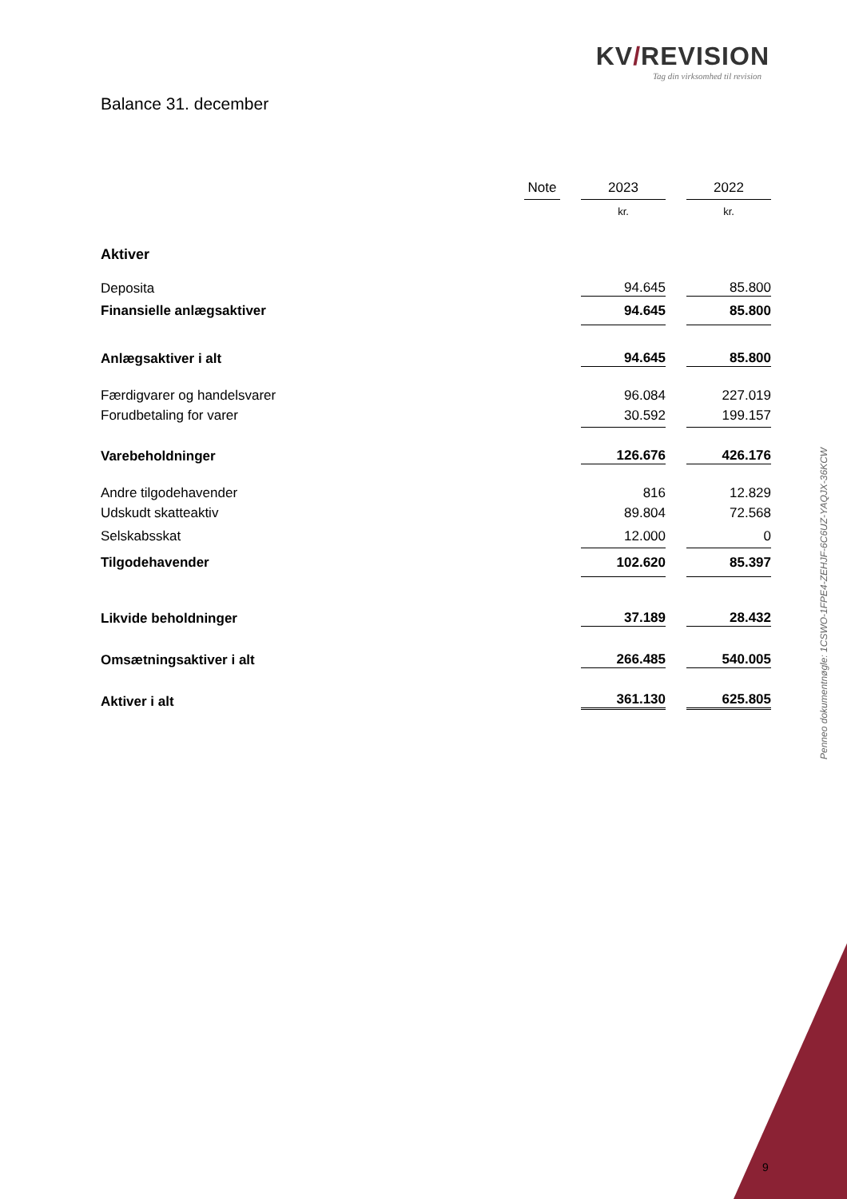KV/REVISION
Tag din virksomhed til revision
Balance 31. december
| | Note | | 2023 | | 2022 |
| | | | kr. | | kr. |
| Aktiver | | | | | |
| Deposita | | | 94.645 | | 85.800 |
| Finansielle anlægsaktiver | | | 94.645 | | 85.800 |
| Anlægsaktiver i alt | | | 94.645 | | 85.800 |
| Færdigvarer og handelsvarer | | | 96.084 | | 227.019 |
| Forudbetaling for varer | | | 30.592 | | 199.157 |
| Varebeholdninger | | | 126.676 | | 426.176 |
| Andre tilgodehavender | | | 816 | | 12.829 |
| Udskudt skatteaktiv | | | 89.804 | | 72.568 |
| Selskabsskat | | | 12.000 | | 0 |
| Tilgodehavender | | | 102.620 | | 85.397 |
| Likvide beholdninger | | | 37.189 | | 28.432 |
| Omsætningsaktiver i alt | | | 266.485 | | 540.005 |
| Aktiver i alt | | | 361.130 | | 625.805 |
Penneo dokumentnøgle: 1CSWO-1FPE4-ZEHJF-6C6UZ-YAQJX-36KCW
9